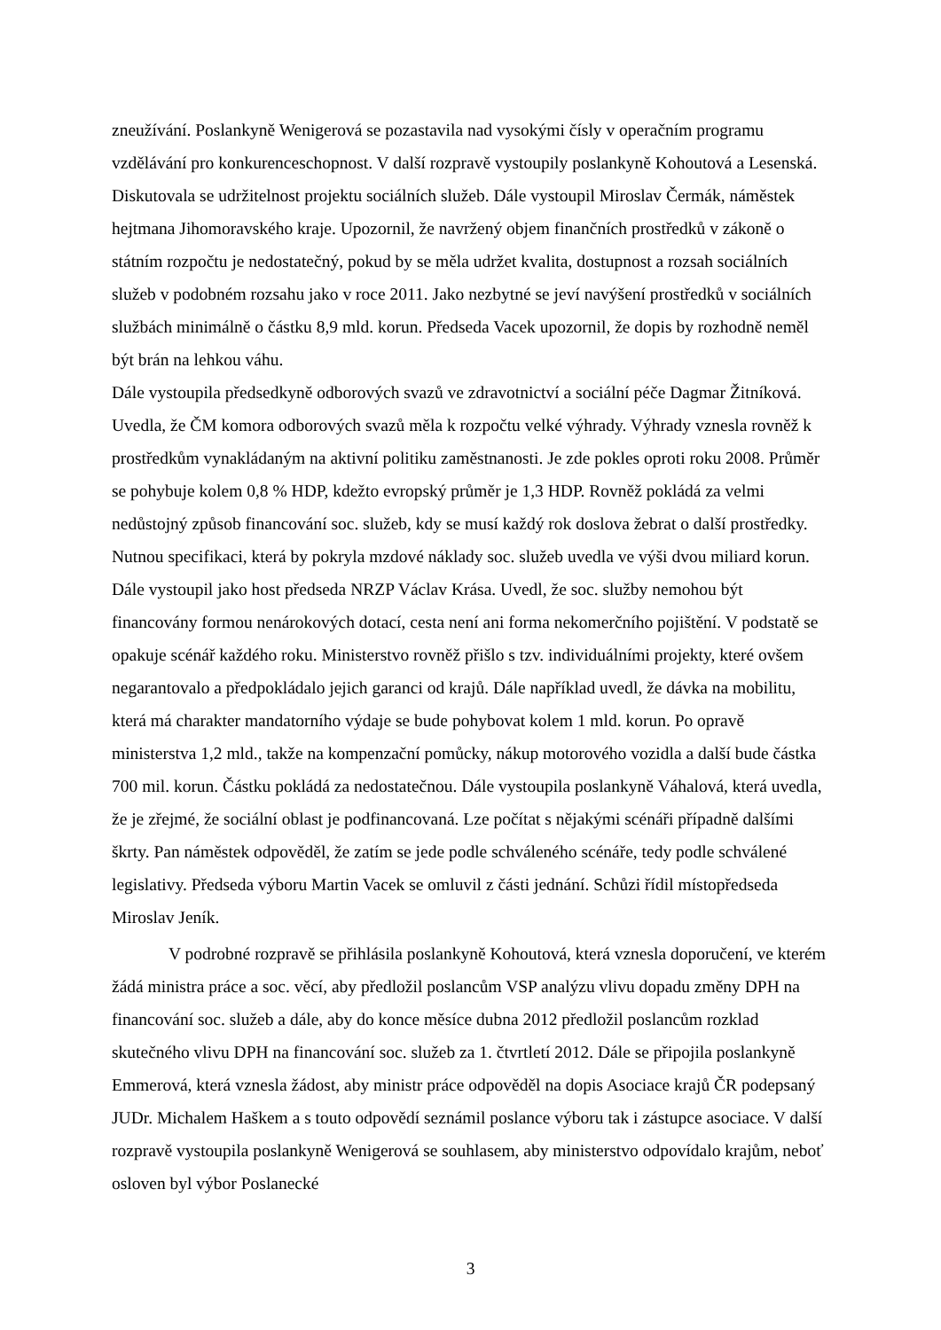zneužívání. Poslankyně Wenigerová se pozastavila nad vysokými čísly v operačním programu vzdělávání pro konkurenceschopnost. V další rozpravě vystoupily poslankyně Kohoutová a Lesenská. Diskutovala se udržitelnost projektu sociálních služeb. Dále vystoupil Miroslav Čermák, náměstek hejtmana Jihomoravského kraje. Upozornil, že navržený objem finančních prostředků v zákoně o státním rozpočtu je nedostatečný, pokud by se měla udržet kvalita, dostupnost a rozsah sociálních služeb v podobném rozsahu jako v roce 2011. Jako nezbytné se jeví navýšení prostředků v sociálních službách minimálně o částku 8,9 mld. korun. Předseda Vacek upozornil, že dopis by rozhodně neměl být brán na lehkou váhu.
Dále vystoupila předsedkyně odborových svazů ve zdravotnictví a sociální péče Dagmar Žitníková. Uvedla, že ČM komora odborových svazů měla k rozpočtu velké výhrady. Výhrady vznesla rovněž k prostředkům vynakládaným na aktivní politiku zaměstnanosti. Je zde pokles oproti roku 2008. Průměr se pohybuje kolem 0,8 % HDP, kdežto evropský průměr je 1,3 HDP. Rovněž pokládá za velmi nedůstojný způsob financování soc. služeb, kdy se musí každý rok doslova žebrat o další prostředky. Nutnou specifikaci, která by pokryla mzdové náklady soc. služeb uvedla ve výši dvou miliard korun. Dále vystoupil jako host předseda NRZP Václav Krása. Uvedl, že soc. služby nemohou být financovány formou nenárokových dotací, cesta není ani forma nekomerčního pojištění. V podstatě se opakuje scénář každého roku. Ministerstvo rovněž přišlo s tzv. individuálními projekty, které ovšem negarantovalo a předpokládalo jejich garanci od krajů. Dále například uvedl, že dávka na mobilitu, která má charakter mandatorního výdaje se bude pohybovat kolem 1 mld. korun. Po opravě ministerstva 1,2 mld., takže na kompenzační pomůcky, nákup motorového vozidla a další bude částka 700 mil. korun. Částku pokládá za nedostatečnou. Dále vystoupila poslankyně Váhalová, která uvedla, že je zřejmé, že sociální oblast je podfinancovaná. Lze počítat s nějakými scénáři případně dalšími škrty. Pan náměstek odpověděl, že zatím se jede podle schváleného scénáře, tedy podle schválené legislativy. Předseda výboru Martin Vacek se omluvil z části jednání. Schůzi řídil místopředseda Miroslav Jeník.
V podrobné rozpravě se přihlásila poslankyně Kohoutová, která vznesla doporučení, ve kterém žádá ministra práce a soc. věcí, aby předložil poslancům VSP analýzu vlivu dopadu změny DPH na financování soc. služeb a dále, aby do konce měsíce dubna 2012 předložil poslancům rozklad skutečného vlivu DPH na financování soc. služeb za 1. čtvrtletí 2012. Dále se připojila poslankyně Emmerová, která vznesla žádost, aby ministr práce odpověděl na dopis Asociace krajů ČR podepsaný JUDr. Michalem Haškem a s touto odpovědí seznámil poslance výboru tak i zástupce asociace. V další rozpravě vystoupila poslankyně Wenigerová se souhlasem, aby ministerstvo odpovídalo krajům, neboť osloven byl výbor Poslanecké
3